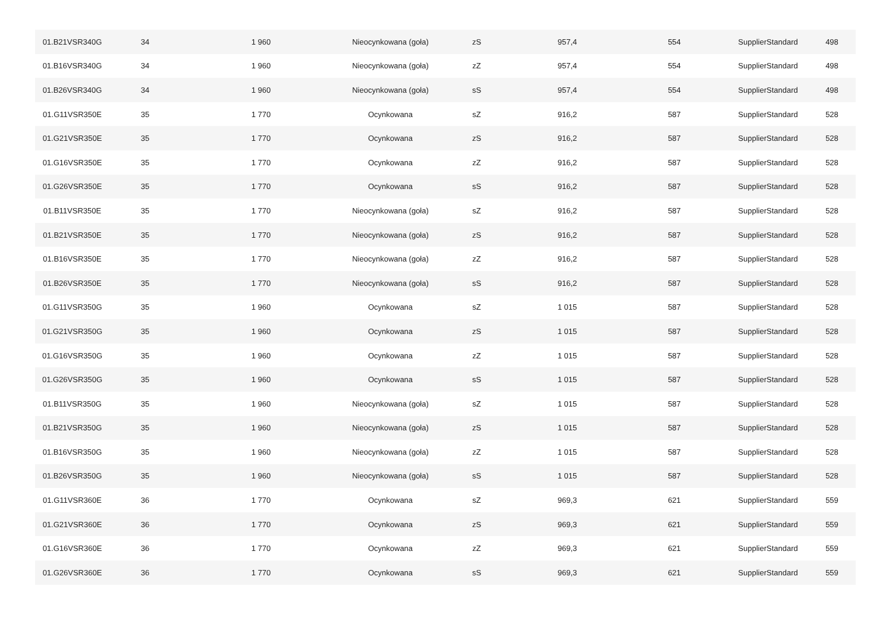| 01.B21VSR340G | 34 | 1 960 | Nieocynkowana (goła) | zS | 957,4 | 554 | SupplierStandard | 498 |
| 01.B16VSR340G | 34 | 1 960 | Nieocynkowana (goła) | zZ | 957,4 | 554 | SupplierStandard | 498 |
| 01.B26VSR340G | 34 | 1 960 | Nieocynkowana (goła) | sS | 957,4 | 554 | SupplierStandard | 498 |
| 01.G11VSR350E | 35 | 1 770 | Ocynkowana | sZ | 916,2 | 587 | SupplierStandard | 528 |
| 01.G21VSR350E | 35 | 1 770 | Ocynkowana | zS | 916,2 | 587 | SupplierStandard | 528 |
| 01.G16VSR350E | 35 | 1 770 | Ocynkowana | zZ | 916,2 | 587 | SupplierStandard | 528 |
| 01.G26VSR350E | 35 | 1 770 | Ocynkowana | sS | 916,2 | 587 | SupplierStandard | 528 |
| 01.B11VSR350E | 35 | 1 770 | Nieocynkowana (goła) | sZ | 916,2 | 587 | SupplierStandard | 528 |
| 01.B21VSR350E | 35 | 1 770 | Nieocynkowana (goła) | zS | 916,2 | 587 | SupplierStandard | 528 |
| 01.B16VSR350E | 35 | 1 770 | Nieocynkowana (goła) | zZ | 916,2 | 587 | SupplierStandard | 528 |
| 01.B26VSR350E | 35 | 1 770 | Nieocynkowana (goła) | sS | 916,2 | 587 | SupplierStandard | 528 |
| 01.G11VSR350G | 35 | 1 960 | Ocynkowana | sZ | 1 015 | 587 | SupplierStandard | 528 |
| 01.G21VSR350G | 35 | 1 960 | Ocynkowana | zS | 1 015 | 587 | SupplierStandard | 528 |
| 01.G16VSR350G | 35 | 1 960 | Ocynkowana | zZ | 1 015 | 587 | SupplierStandard | 528 |
| 01.G26VSR350G | 35 | 1 960 | Ocynkowana | sS | 1 015 | 587 | SupplierStandard | 528 |
| 01.B11VSR350G | 35 | 1 960 | Nieocynkowana (goła) | sZ | 1 015 | 587 | SupplierStandard | 528 |
| 01.B21VSR350G | 35 | 1 960 | Nieocynkowana (goła) | zS | 1 015 | 587 | SupplierStandard | 528 |
| 01.B16VSR350G | 35 | 1 960 | Nieocynkowana (goła) | zZ | 1 015 | 587 | SupplierStandard | 528 |
| 01.B26VSR350G | 35 | 1 960 | Nieocynkowana (goła) | sS | 1 015 | 587 | SupplierStandard | 528 |
| 01.G11VSR360E | 36 | 1 770 | Ocynkowana | sZ | 969,3 | 621 | SupplierStandard | 559 |
| 01.G21VSR360E | 36 | 1 770 | Ocynkowana | zS | 969,3 | 621 | SupplierStandard | 559 |
| 01.G16VSR360E | 36 | 1 770 | Ocynkowana | zZ | 969,3 | 621 | SupplierStandard | 559 |
| 01.G26VSR360E | 36 | 1 770 | Ocynkowana | sS | 969,3 | 621 | SupplierStandard | 559 |